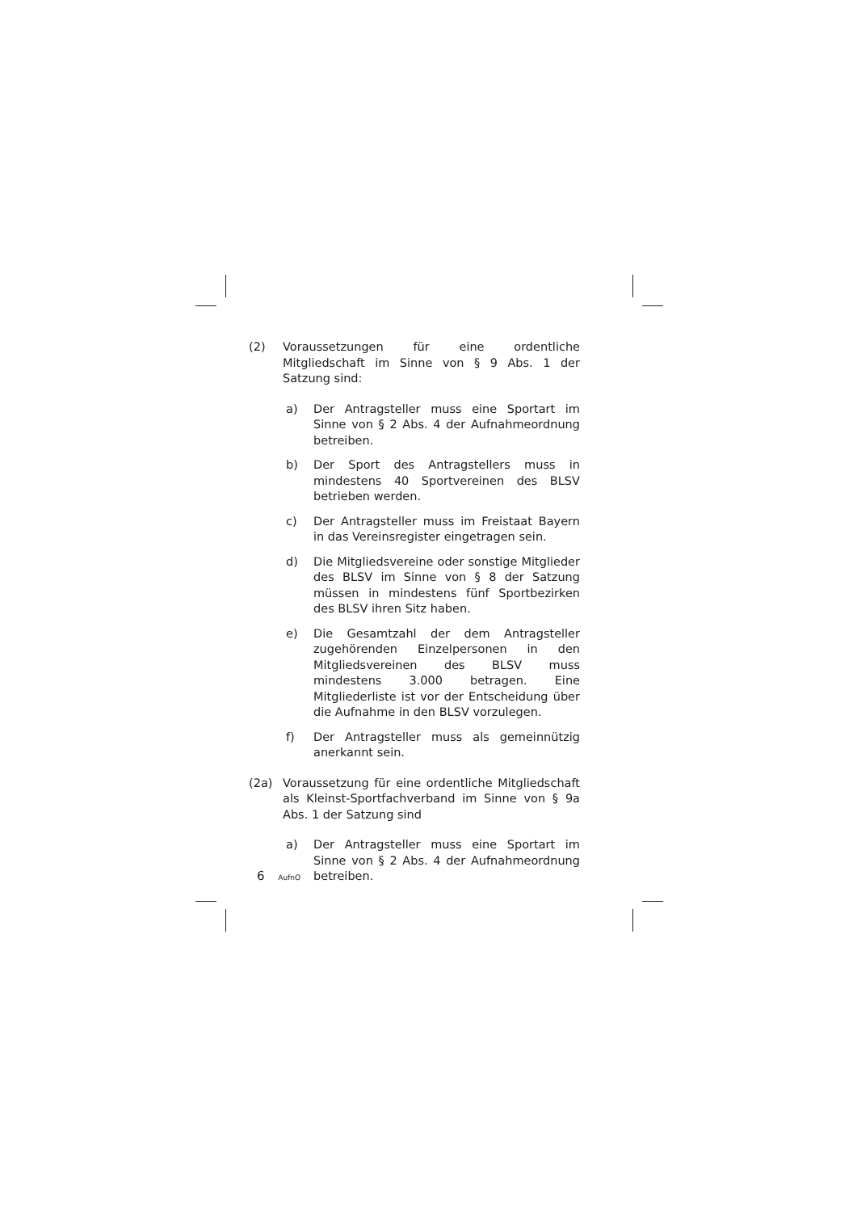(2) Voraussetzungen für eine ordentliche Mitgliedschaft im Sinne von § 9 Abs. 1 der Satzung sind:
a) Der Antragsteller muss eine Sportart im Sinne von § 2 Abs. 4 der Aufnahmeordnung betreiben.
b) Der Sport des Antragstellers muss in mindestens 40 Sportvereinen des BLSV betrieben werden.
c) Der Antragsteller muss im Freistaat Bayern in das Vereinsregister eingetragen sein.
d) Die Mitgliedsvereine oder sonstige Mitglieder des BLSV im Sinne von § 8 der Satzung müssen in mindestens fünf Sportbezirken des BLSV ihren Sitz haben.
e) Die Gesamtzahl der dem Antragsteller zugehörenden Einzelpersonen in den Mitgliedsvereinen des BLSV muss mindestens 3.000 betragen. Eine Mitgliederliste ist vor der Entscheidung über die Aufnahme in den BLSV vorzulegen.
f) Der Antragsteller muss als gemeinnützig anerkannt sein.
(2a) Voraussetzung für eine ordentliche Mitgliedschaft als Kleinst-Sportfachverband im Sinne von § 9a Abs. 1 der Satzung sind
a) Der Antragsteller muss eine Sportart im Sinne von § 2 Abs. 4 der Aufnahmeordnung betreiben.
6 AufnO